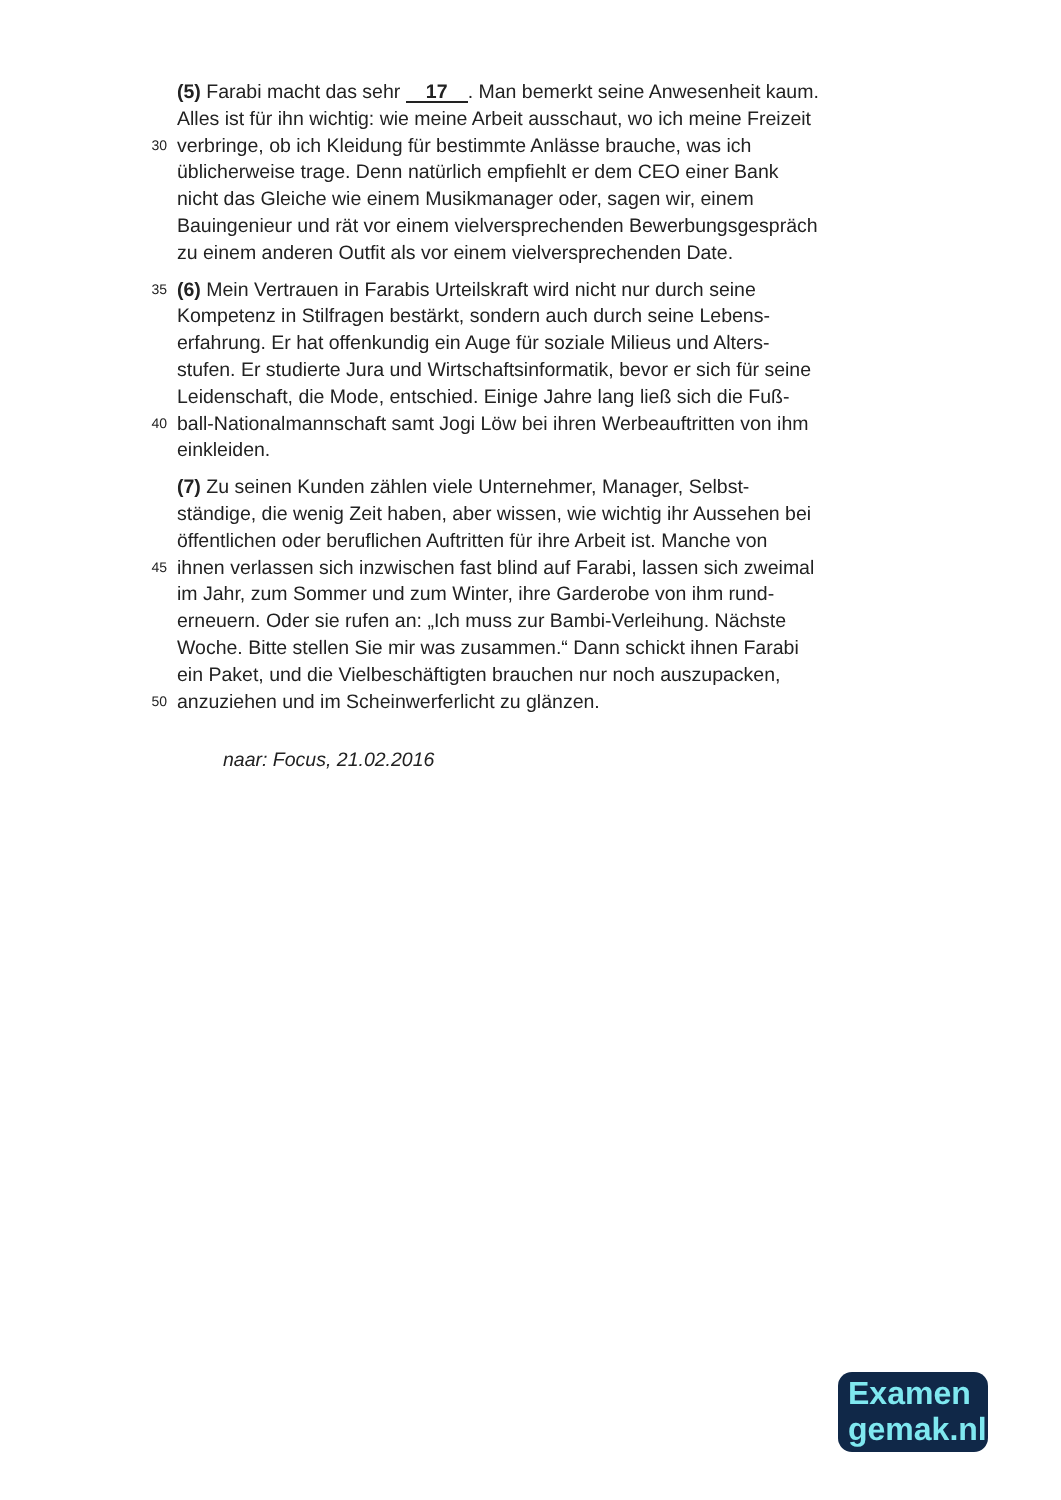(5) Farabi macht das sehr 17. Man bemerkt seine Anwesenheit kaum.
Alles ist für ihn wichtig: wie meine Arbeit ausschaut, wo ich meine Freizeit
30 verbringe, ob ich Kleidung für bestimmte Anlässe brauche, was ich
üblicherweise trage. Denn natürlich empfiehlt er dem CEO einer Bank
nicht das Gleiche wie einem Musikmanager oder, sagen wir, einem
Bauingenieur und rät vor einem vielversprechenden Bewerbungsgespräch
zu einem anderen Outfit als vor einem vielversprechenden Date.
35 (6) Mein Vertrauen in Farabis Urteilskraft wird nicht nur durch seine
Kompetenz in Stilfragen bestärkt, sondern auch durch seine Lebens-
erfahrung. Er hat offenkundig ein Auge für soziale Milieus und Alters-
stufen. Er studierte Jura und Wirtschaftsinformatik, bevor er sich für seine
Leidenschaft, die Mode, entschied. Einige Jahre lang ließ sich die Fuß-
40 ball-Nationalmannschaft samt Jogi Löw bei ihren Werbeauftritten von ihm
einkleiden.
(7) Zu seinen Kunden zählen viele Unternehmer, Manager, Selbst-
ständige, die wenig Zeit haben, aber wissen, wie wichtig ihr Aussehen bei
öffentlichen oder beruflichen Auftritten für ihre Arbeit ist. Manche von
45 ihnen verlassen sich inzwischen fast blind auf Farabi, lassen sich zweimal
im Jahr, zum Sommer und zum Winter, ihre Garderobe von ihm rund-
erneuern. Oder sie rufen an: „Ich muss zur Bambi-Verleihung. Nächste
Woche. Bitte stellen Sie mir was zusammen.“ Dann schickt ihnen Farabi
ein Paket, und die Vielbeschäftigten brauchen nur noch auszupacken,
50 anzuziehen und im Scheinwerferlicht zu glänzen.
naar: Focus, 21.02.2016
Examen
gemak.nl